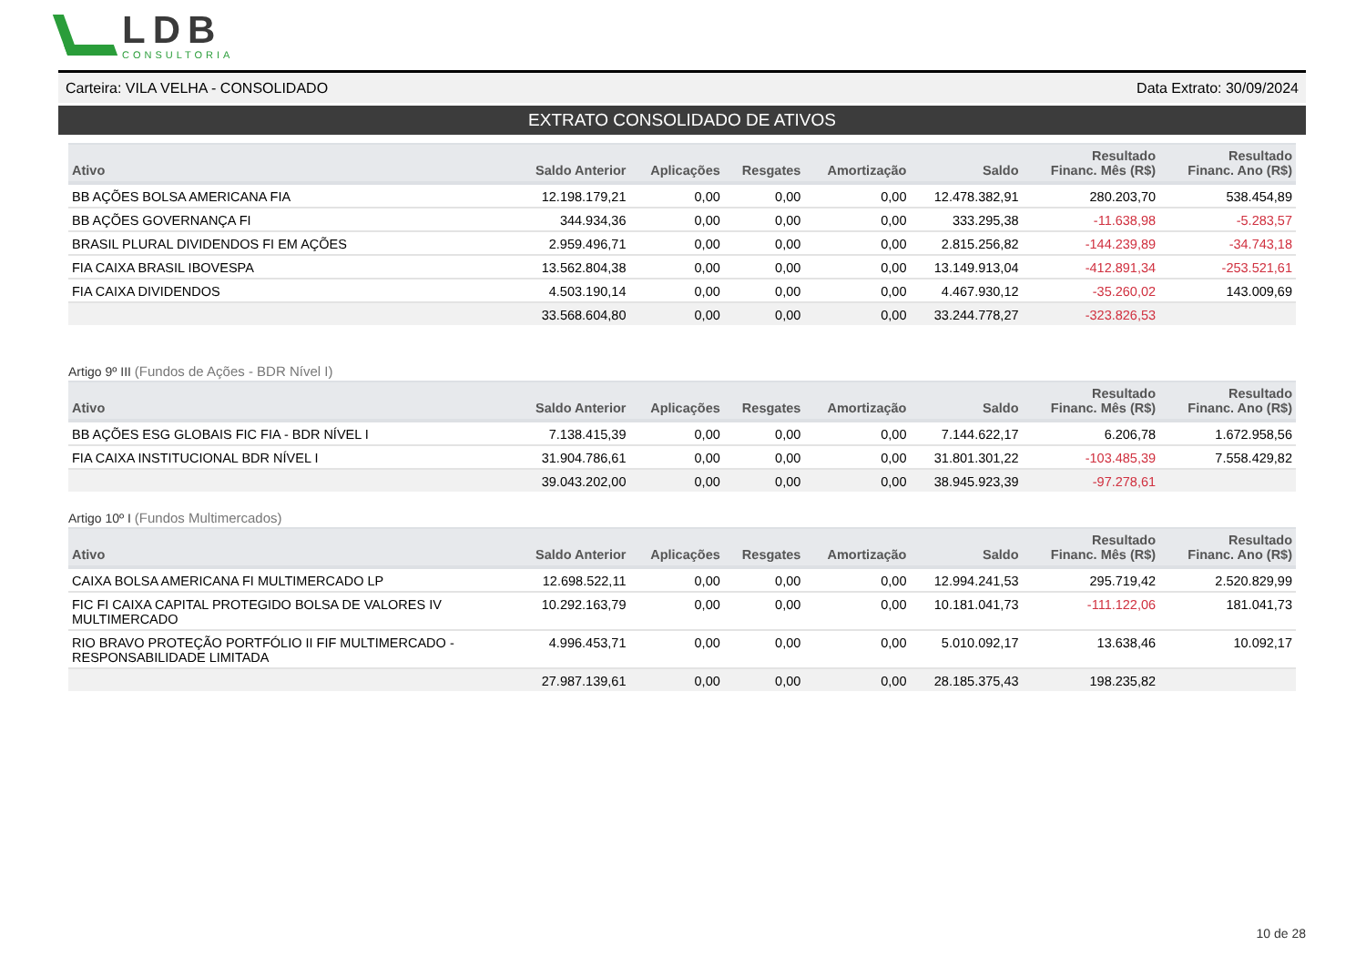LDB
CONSULTORIA
Carteira: VILA VELHA - CONSOLIDADO Data Extrato: 30/09/2024
EXTRATO CONSOLIDADO DE ATIVOS
| Ativo | Saldo Anterior | Aplicações | Resgates | Amortização | Saldo | Resultado Financ. Mês (R$) | Resultado Financ. Ano (R$) |
| --- | --- | --- | --- | --- | --- | --- | --- |
| BB AÇÕES BOLSA AMERICANA FIA | 12.198.179,21 | 0,00 | 0,00 | 0,00 | 12.478.382,91 | 280.203,70 | 538.454,89 |
| BB AÇÕES GOVERNANÇA FI | 344.934,36 | 0,00 | 0,00 | 0,00 | 333.295,38 | -11.638,98 | -5.283,57 |
| BRASIL PLURAL DIVIDENDOS FI EM AÇÕES | 2.959.496,71 | 0,00 | 0,00 | 0,00 | 2.815.256,82 | -144.239,89 | -34.743,18 |
| FIA CAIXA BRASIL IBOVESPA | 13.562.804,38 | 0,00 | 0,00 | 0,00 | 13.149.913,04 | -412.891,34 | -253.521,61 |
| FIA CAIXA DIVIDENDOS | 4.503.190,14 | 0,00 | 0,00 | 0,00 | 4.467.930,12 | -35.260,02 | 143.009,69 |
| | 33.568.604,80 | 0,00 | 0,00 | 0,00 | 33.244.778,27 | -323.826,53 | |
Artigo 9º III (Fundos de Ações - BDR Nível I)
| Ativo | Saldo Anterior | Aplicações | Resgates | Amortização | Saldo | Resultado Financ. Mês (R$) | Resultado Financ. Ano (R$) |
| --- | --- | --- | --- | --- | --- | --- | --- |
| BB AÇÕES ESG GLOBAIS FIC FIA - BDR NÍVEL I | 7.138.415,39 | 0,00 | 0,00 | 0,00 | 7.144.622,17 | 6.206,78 | 1.672.958,56 |
| FIA CAIXA INSTITUCIONAL BDR NÍVEL I | 31.904.786,61 | 0,00 | 0,00 | 0,00 | 31.801.301,22 | -103.485,39 | 7.558.429,82 |
| | 39.043.202,00 | 0,00 | 0,00 | 0,00 | 38.945.923,39 | -97.278,61 | |
Artigo 10º I (Fundos Multimercados)
| Ativo | Saldo Anterior | Aplicações | Resgates | Amortização | Saldo | Resultado Financ. Mês (R$) | Resultado Financ. Ano (R$) |
| --- | --- | --- | --- | --- | --- | --- | --- |
| CAIXA BOLSA AMERICANA FI MULTIMERCADO LP | 12.698.522,11 | 0,00 | 0,00 | 0,00 | 12.994.241,53 | 295.719,42 | 2.520.829,99 |
| FIC FI CAIXA CAPITAL PROTEGIDO BOLSA DE VALORES IV MULTIMERCADO | 10.292.163,79 | 0,00 | 0,00 | 0,00 | 10.181.041,73 | -111.122,06 | 181.041,73 |
| RIO BRAVO PROTEÇÃO PORTFÓLIO II FIF MULTIMERCADO - RESPONSABILIDADE LIMITADA | 4.996.453,71 | 0,00 | 0,00 | 0,00 | 5.010.092,17 | 13.638,46 | 10.092,17 |
| | 27.987.139,61 | 0,00 | 0,00 | 0,00 | 28.185.375,43 | 198.235,82 | |
10 de 28